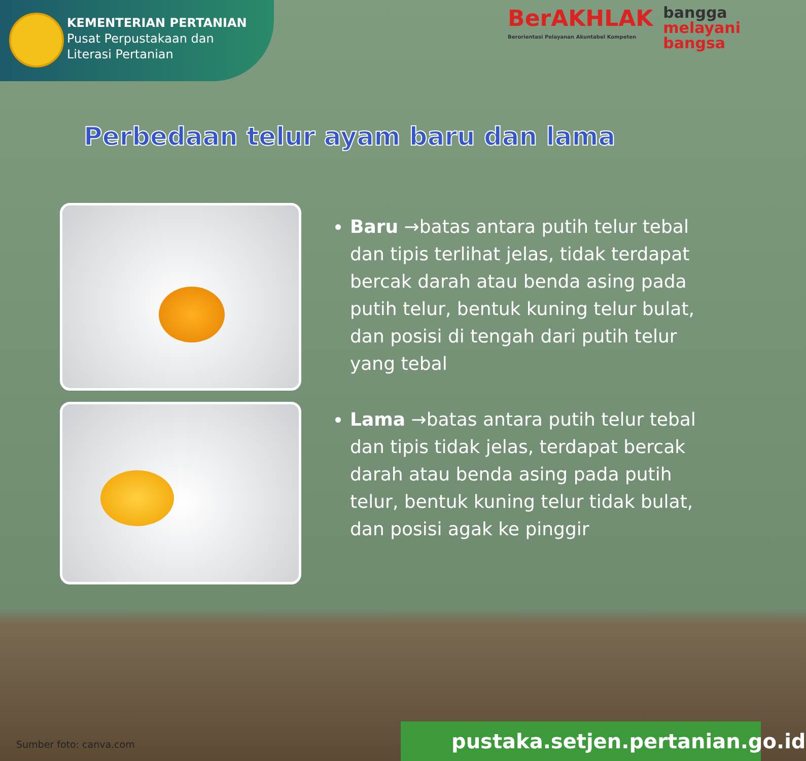KEMENTERIAN PERTANIAN
Pusat Perpustakaan dan
Literasi Pertanian
BerAKHLAK
Berorientasi Pelayanan Akuntabel Kompeten
bangga
melayani
bangsa
Perbedaan telur ayam baru dan lama
Baru →batas antara putih telur tebal dan tipis terlihat jelas, tidak terdapat bercak darah atau benda asing pada putih telur, bentuk kuning telur bulat, dan posisi di tengah dari putih telur yang tebal
Lama →batas antara putih telur tebal dan tipis tidak jelas, terdapat bercak darah atau benda asing pada putih telur, bentuk kuning telur tidak bulat, dan posisi agak ke pinggir
Sumber foto: canva.com
pustaka.setjen.pertanian.go.id